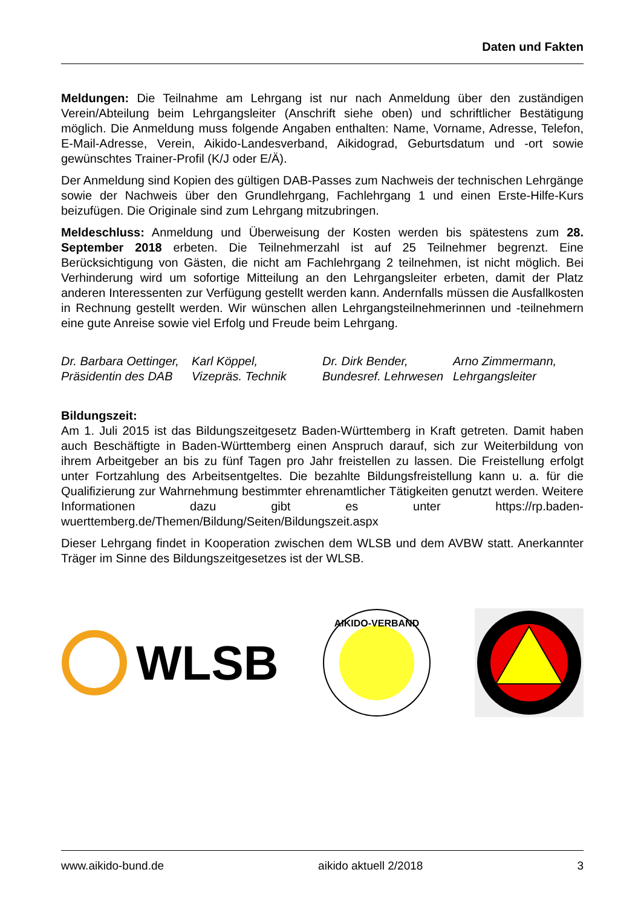Daten und Fakten
Meldungen: Die Teilnahme am Lehrgang ist nur nach Anmeldung über den zuständigen Verein/Abteilung beim Lehrgangsleiter (Anschrift siehe oben) und schriftlicher Bestätigung möglich. Die Anmeldung muss folgende Angaben enthalten: Name, Vorname, Adresse, Telefon, E-Mail-Adresse, Verein, Aikido-Landesverband, Aikidograd, Geburtsdatum und -ort sowie gewünschtes Trainer-Profil (K/J oder E/Ä).
Der Anmeldung sind Kopien des gültigen DAB-Passes zum Nachweis der technischen Lehrgänge sowie der Nachweis über den Grundlehrgang, Fachlehrgang 1 und einen Erste-Hilfe-Kurs beizufügen. Die Originale sind zum Lehrgang mitzubringen.
Meldeschluss: Anmeldung und Überweisung der Kosten werden bis spätestens zum 28. September 2018 erbeten. Die Teilnehmerzahl ist auf 25 Teilnehmer begrenzt. Eine Berücksichtigung von Gästen, die nicht am Fachlehrgang 2 teilnehmen, ist nicht möglich. Bei Verhinderung wird um sofortige Mitteilung an den Lehrgangsleiter erbeten, damit der Platz anderen Interessenten zur Verfügung gestellt werden kann. Andernfalls müssen die Ausfallkosten in Rechnung gestellt werden. Wir wünschen allen Lehrgangsteilnehmerinnen und -teilnehmern eine gute Anreise sowie viel Erfolg und Freude beim Lehrgang.
Dr. Barbara Oettinger,
Präsidentin des DAB
Karl Köppel,
Vizepräs. Technik
Dr. Dirk Bender,
Bundesref. Lehrwesen
Arno Zimmermann,
Lehrgangsleiter
Bildungszeit:
Am 1. Juli 2015 ist das Bildungszeitgesetz Baden-Württemberg in Kraft getreten. Damit haben auch Beschäftigte in Baden-Württemberg einen Anspruch darauf, sich zur Weiterbildung von ihrem Arbeitgeber an bis zu fünf Tagen pro Jahr freistellen zu lassen. Die Freistellung erfolgt unter Fortzahlung des Arbeitsentgeltes. Die bezahlte Bildungsfreistellung kann u. a. für die Qualifizierung zur Wahrnehmung bestimmter ehrenamtlicher Tätigkeiten genutzt werden. Weitere Informationen dazu gibt es unter https://rp.baden-wuerttemberg.de/Themen/Bildung/Seiten/Bildungszeit.aspx
Dieser Lehrgang findet in Kooperation zwischen dem WLSB und dem AVBW statt. Anerkannter Träger im Sinne des Bildungszeitgesetzes ist der WLSB.
WLSB
AIKIDO-VERBAND
www.aikido-bund.de aikido aktuell 2/2018 3